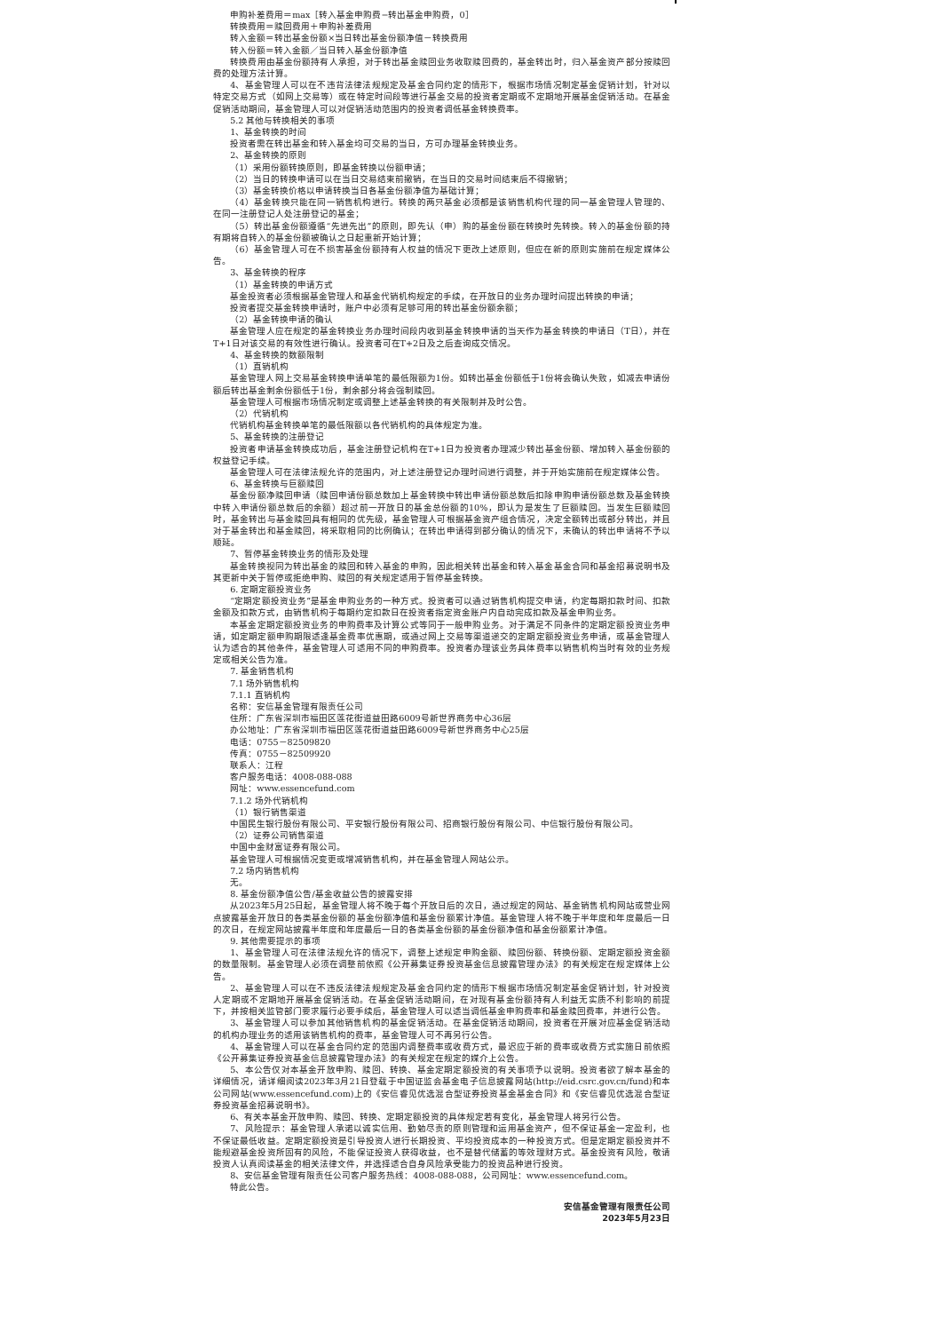申购补差费用＝max［转入基金申购费−转出基金申购费，0］
转换费用＝赎回费用＋申购补差费用
转入金额＝转出基金份额×当日转出基金份额净值－转换费用
转入份额＝转入金额／当日转入基金份额净值
转换费用由基金份额持有人承担，对于转出基金赎回业务收取赎回费的，基金转出时，归入基金资产部分按赎回费的处理方法计算。
4、基金管理人可以在不违背法律法规规定及基金合同约定的情形下，根据市场情况制定基金促销计划，针对以特定交易方式（如网上交易等）或在特定时间段等进行基金交易的投资者定期或不定期地开展基金促销活动。在基金促销活动期间，基金管理人可以对促销活动范围内的投资者调低基金转换费率。
5.2 其他与转换相关的事项
1、基金转换的时间
投资者需在转出基金和转入基金均可交易的当日，方可办理基金转换业务。
2、基金转换的原则
（1）采用份额转换原则，即基金转换以份额申请；
（2）当日的转换申请可以在当日交易结束前撤销，在当日的交易时间结束后不得撤销；
（3）基金转换价格以申请转换当日各基金份额净值为基础计算；
（4）基金转换只能在同一销售机构进行。转换的两只基金必须都是该销售机构代理的同一基金管理人管理的、在同一注册登记人处注册登记的基金；
（5）转出基金份额遵循“先进先出”的原则，即先认（申）购的基金份额在转换时先转换。转入的基金份额的持有期将自转入的基金份额被确认之日起重新开始计算；
（6）基金管理人可在不损害基金份额持有人权益的情况下更改上述原则，但应在新的原则实施前在规定媒体公告。
3、基金转换的程序
（1）基金转换的申请方式
基金投资者必须根据基金管理人和基金代销机构规定的手续，在开放日的业务办理时间提出转换的申请；
投资者提交基金转换申请时，账户中必须有足够可用的转出基金份额余额；
（2）基金转换申请的确认
基金管理人应在规定的基金转换业务办理时间段内收到基金转换申请的当天作为基金转换的申请日（T日），并在T+1日对该交易的有效性进行确认。投资者可在T+2日及之后查询成交情况。
4、基金转换的数额限制
（1）直销机构
基金管理人网上交易基金转换申请单笔的最低限额为1份。如转出基金份额低于1份将会确认失败，如减去申请份额后转出基金剩余份额低于1份，剩余部分将会强制赎回。
基金管理人可根据市场情况制定或调整上述基金转换的有关限制并及时公告。
（2）代销机构
代销机构基金转换单笔的最低限额以各代销机构的具体规定为准。
5、基金转换的注册登记
投资者申请基金转换成功后，基金注册登记机构在T+1日为投资者办理减少转出基金份额、增加转入基金份额的权益登记手续。
基金管理人可在法律法规允许的范围内，对上述注册登记办理时间进行调整，并于开始实施前在规定媒体公告。
6、基金转换与巨额赎回
基金份额净赎回申请（赎回申请份额总数加上基金转换中转出申请份额总数后扣除申购申请份额总数及基金转换中转入申请份额总数后的余额）超过前一开放日的基金总份额的10%，即认为是发生了巨额赎回。当发生巨额赎回时，基金转出与基金赎回具有相同的优先级，基金管理人可根据基金资产组合情况，决定全额转出或部分转出，并且对于基金转出和基金赎回，将采取相同的比例确认；在转出申请得到部分确认的情况下，未确认的转出申请将不予以顺延。
7、暂停基金转换业务的情形及处理
基金转换视同为转出基金的赎回和转入基金的申购，因此相关转出基金和转入基金基金合同和基金招募说明书及其更新中关于暂停或拒绝申购、赎回的有关规定适用于暂停基金转换。
6. 定期定额投资业务
“定期定额投资业务”是基金申购业务的一种方式。投资者可以通过销售机构提交申请，约定每期扣款时间、扣款金额及扣款方式，由销售机构于每期约定扣款日在投资者指定资金账户内自动完成扣款及基金申购业务。
本基金定期定额投资业务的申购费率及计算公式等同于一般申购业务。对于满足不同条件的定期定额投资业务申请，如定期定额申购期限适逢基金费率优惠期，或通过网上交易等渠道递交的定期定额投资业务申请，或基金管理人认为适合的其他条件，基金管理人可适用不同的申购费率。投资者办理该业务具体费率以销售机构当时有效的业务规定或相关公告为准。
7. 基金销售机构
7.1 场外销售机构
7.1.1 直销机构
名称：安信基金管理有限责任公司
住所：广东省深圳市福田区莲花街道益田路6009号新世界商务中心36层
办公地址：广东省深圳市福田区莲花街道益田路6009号新世界商务中心25层
电话：0755－82509820
传真：0755－82509920
联系人：江程
客户服务电话：4008-088-088
网址：www.essencefund.com
7.1.2 场外代销机构
（1）银行销售渠道
中国民生银行股份有限公司、平安银行股份有限公司、招商银行股份有限公司、中信银行股份有限公司。
（2）证券公司销售渠道
中国中金财富证券有限公司。
基金管理人可根据情况变更或增减销售机构，并在基金管理人网站公示。
7.2 场内销售机构
无。
8. 基金份额净值公告/基金收益公告的披露安排
从2023年5月25日起，基金管理人将不晚于每个开放日后的次日，通过规定的网站、基金销售机构网站或营业网点披露基金开放日的各类基金份额的基金份额净值和基金份额累计净值。基金管理人将不晚于半年度和年度最后一日的次日，在规定网站披露半年度和年度最后一日的各类基金份额的基金份额净值和基金份额累计净值。
9. 其他需要提示的事项
1、基金管理人可在法律法规允许的情况下，调整上述规定申购金额、赎回份额、转换份额、定期定额投资金额的数量限制。基金管理人必须在调整前依照《公开募集证券投资基金信息披露管理办法》的有关规定在规定媒体上公告。
2、基金管理人可以在不违反法律法规规定及基金合同约定的情形下根据市场情况制定基金促销计划，针对投资人定期或不定期地开展基金促销活动。在基金促销活动期间，在对现有基金份额持有人利益无实质不利影响的前提下，并按相关监管部门要求履行必要手续后，基金管理人可以适当调低基金申购费率和基金赎回费率，并进行公告。
3、基金管理人可以参加其他销售机构的基金促销活动。在基金促销活动期间，投资者在开展对应基金促销活动的机构办理业务的适用该销售机构的费率，基金管理人可不再另行公告。
4、基金管理人可以在基金合同约定的范围内调整费率或收费方式，最迟应于新的费率或收费方式实施日前依照《公开募集证券投资基金信息披露管理办法》的有关规定在规定的媒介上公告。
5、本公告仅对本基金开放申购、赎回、转换、基金定期定额投资的有关事项予以说明。投资者欲了解本基金的详细情况，请详细阅读2023年3月21日登载于中国证监会基金电子信息披露网站(http://eid.csrc.gov.cn/fund)和本公司网站(www.essencefund.com)上的《安信睿见优选混合型证券投资基金基金合同》和《安信睿见优选混合型证券投资基金招募说明书》。
6、有关本基金开放申购、赎回、转换、定期定额投资的具体规定若有变化，基金管理人将另行公告。
7、风险提示：基金管理人承诺以诚实信用、勤勉尽责的原则管理和运用基金资产，但不保证基金一定盈利，也不保证最低收益。定期定额投资是引导投资人进行长期投资、平均投资成本的一种投资方式。但是定期定额投资并不能规避基金投资所固有的风险，不能保证投资人获得收益，也不是替代储蓄的等效理财方式。基金投资有风险，敬请投资人认真阅读基金的相关法律文件，并选择适合自身风险承受能力的投资品种进行投资。
8、安信基金管理有限责任公司客户服务热线：4008-088-088，公司网址：www.essencefund.com。
特此公告。
安信基金管理有限责任公司
2023年5月23日